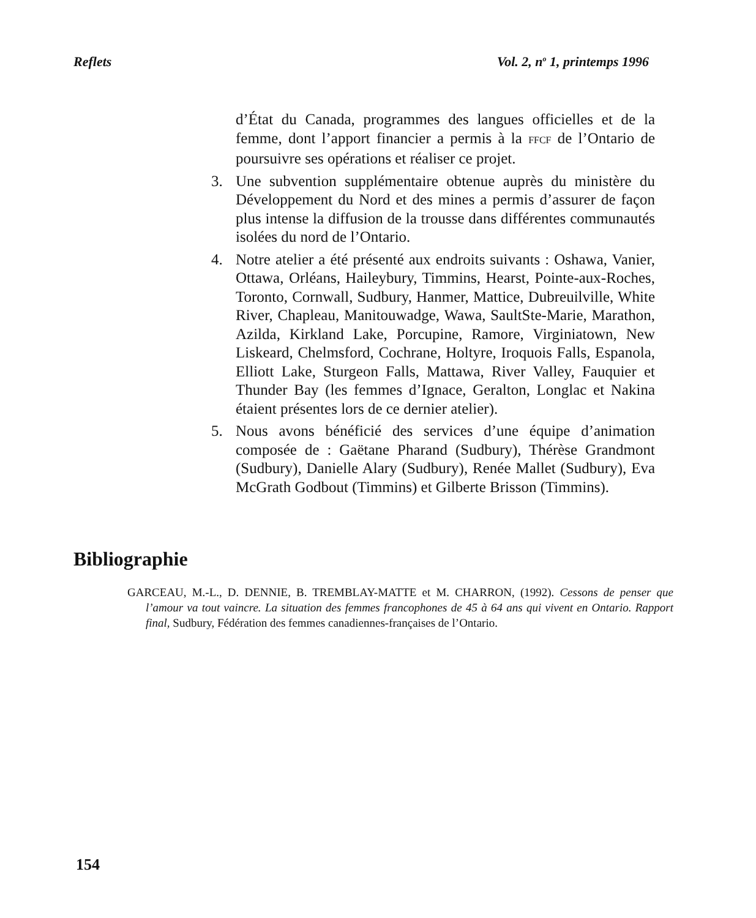Reflets Vol. 2, n<sup>o</sup> 1, printemps 1996
d’État du Canada, programmes des langues officielles et de la femme, dont l’apport financier a permis à la FFCF de l’Ontario de poursuivre ses opérations et réaliser ce projet.
3. Une subvention supplémentaire obtenue auprès du ministère du Développement du Nord et des mines a permis d’assurer de façon plus intense la diffusion de la trousse dans différentes communautés isolées du nord de l’Ontario.
4. Notre atelier a été présenté aux endroits suivants : Oshawa, Vanier, Ottawa, Orléans, Haileybury, Timmins, Hearst, Pointe-aux-Roches, Toronto, Cornwall, Sudbury, Hanmer, Mattice, Dubreuilville, White River, Chapleau, Manitouwadge, Wawa, SaultSte-Marie, Marathon, Azilda, Kirkland Lake, Porcupine, Ramore, Virginiatown, New Liskeard, Chelmsford, Cochrane, Holtyre, Iroquois Falls, Espanola, Elliott Lake, Sturgeon Falls, Mattawa, River Valley, Fauquier et Thunder Bay (les femmes d’Ignace, Geralton, Longlac et Nakina étaient présentes lors de ce dernier atelier).
5. Nous avons bénéficié des services d’une équipe d’animation composée de : Gaëtane Pharand (Sudbury), Thérèse Grandmont (Sudbury), Danielle Alary (Sudbury), Renée Mallet (Sudbury), Eva McGrath Godbout (Timmins) et Gilberte Brisson (Timmins).
Bibliographie
GARCEAU, M.-L., D. DENNIE, B. TREMBLAY-MATTE et M. CHARRON, (1992). Cessons de penser que l’amour va tout vaincre. La situation des femmes francophones de 45 à 64 ans qui vivent en Ontario. Rapport final, Sudbury, Fédération des femmes canadiennes-françaises de l’Ontario.
154